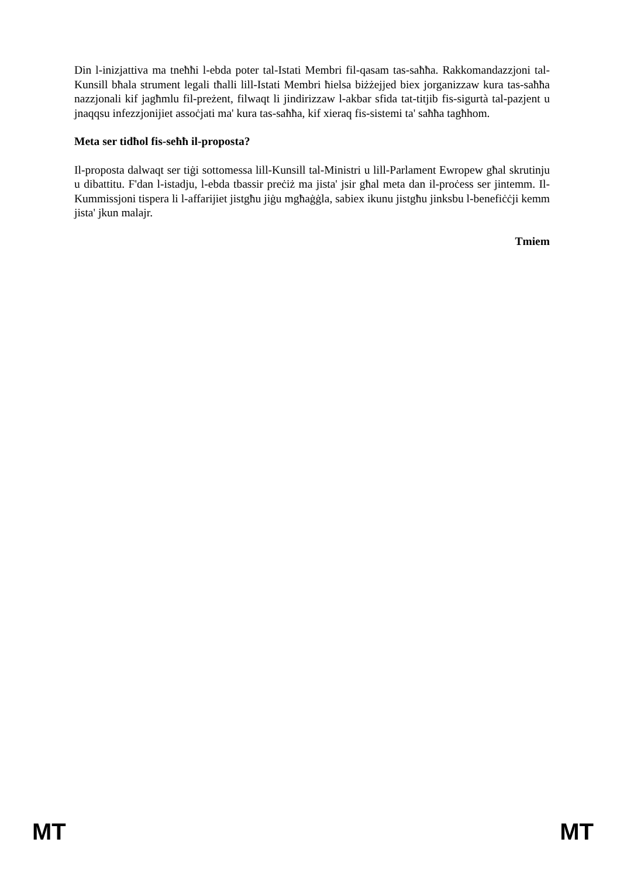Din l-inizjattiva ma tneħħi l-ebda poter tal-Istati Membri fil-qasam tas-saħħa. Rakkomandazzjoni tal-Kunsill bħala strument legali tħalli lill-Istati Membri ħielsa biżżejjed biex jorganizzaw kura tas-saħħa nazzjonali kif jagħmlu fil-preżent, filwaqt li jindirizzaw l-akbar sfida tat-titjib fis-sigurtà tal-pazjent u jnaqqsu infezzjonijiet assoċjati ma' kura tas-saħħa, kif xieraq fis-sistemi ta' saħħa tagħhom.
Meta ser tidħol fis-seħħ il-proposta?
Il-proposta dalwaqt ser tiġi sottomessa lill-Kunsill tal-Ministri u lill-Parlament Ewropew għal skrutinju u dibattitu. F'dan l-istadju, l-ebda tbassir preċiż ma jista' jsir għal meta dan il-proċess ser jintemm. Il-Kummissjoni tispera li l-affarijiet jistgħu jiġu mgħaġġla, sabiex ikunu jistgħu jinksbu l-benefiċċji kemm jista' jkun malajr.
Tmiem
MT MT